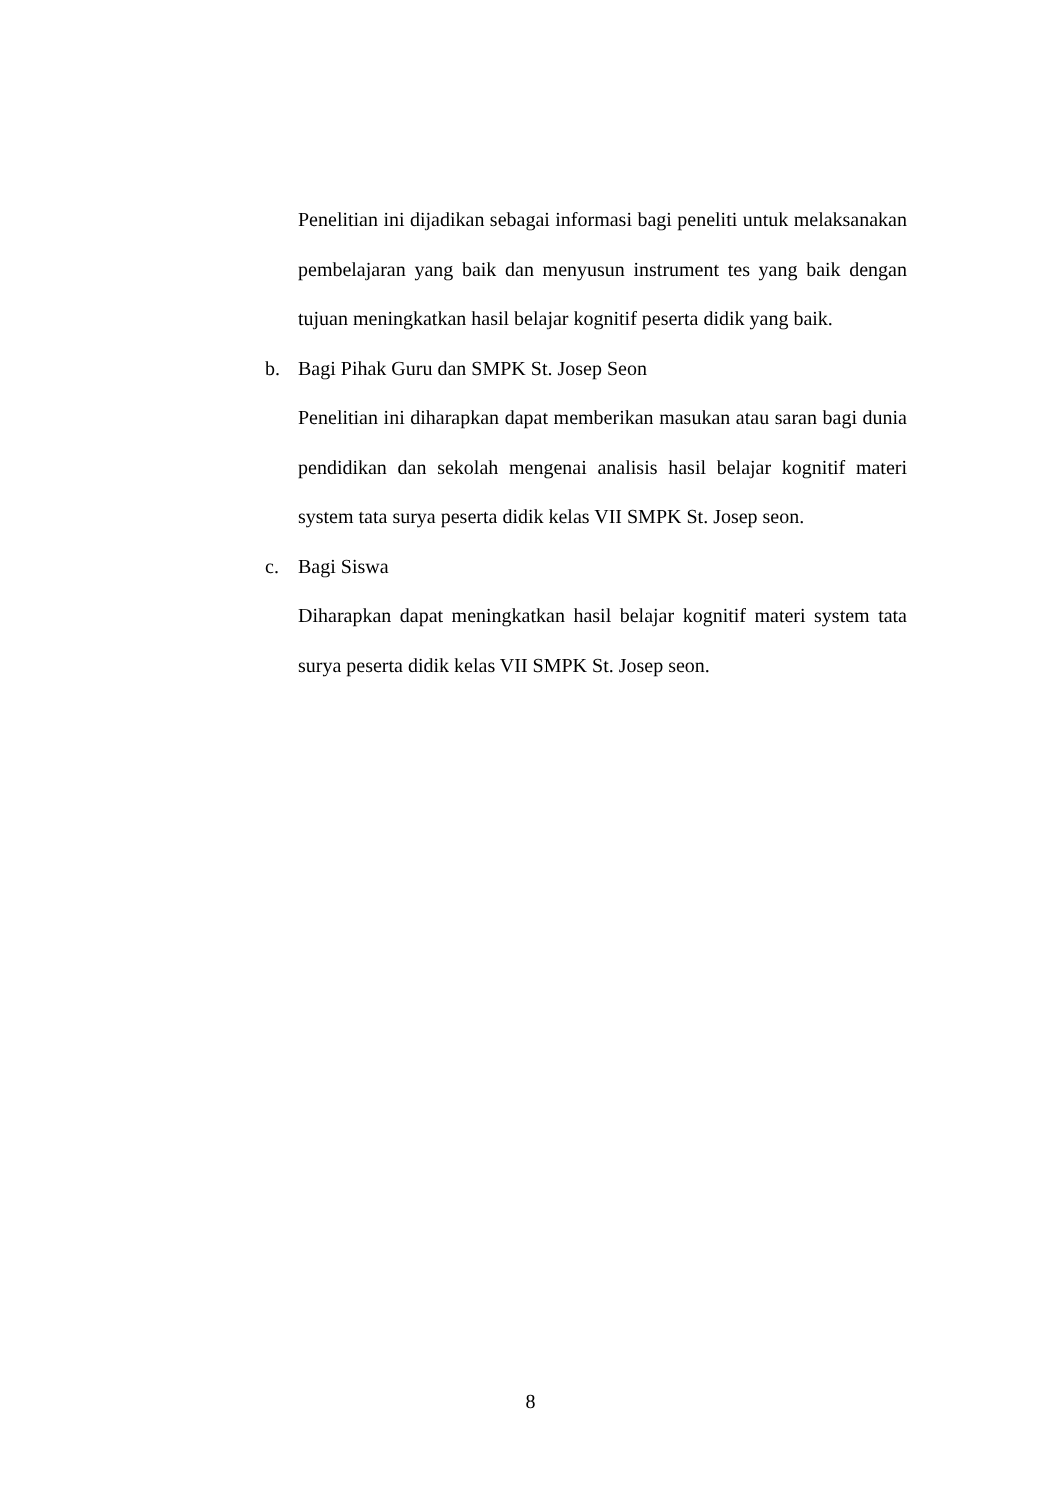Penelitian ini dijadikan sebagai informasi bagi peneliti untuk melaksanakan pembelajaran yang baik dan menyusun instrument tes yang baik dengan tujuan meningkatkan hasil belajar kognitif peserta didik yang baik.
b. Bagi Pihak Guru dan SMPK St. Josep Seon
Penelitian ini diharapkan dapat memberikan masukan atau saran bagi dunia pendidikan dan sekolah mengenai analisis hasil belajar kognitif materi system tata surya peserta didik kelas VII SMPK St. Josep seon.
c. Bagi Siswa
Diharapkan dapat meningkatkan hasil belajar kognitif materi system tata surya peserta didik kelas VII SMPK St. Josep seon.
8